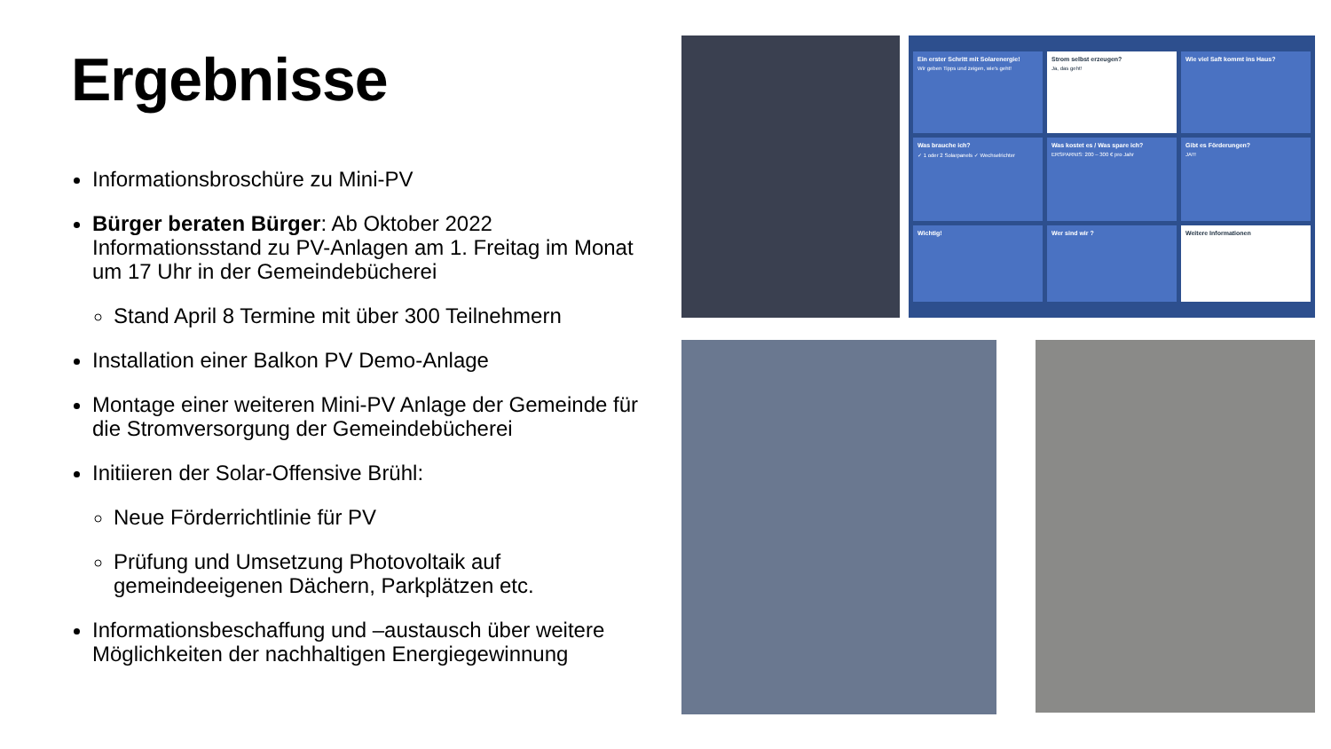Ergebnisse
Informationsbroschüre zu Mini-PV
Bürger beraten Bürger: Ab Oktober 2022 Informationsstand zu PV-Anlagen am 1. Freitag im Monat um 17 Uhr in der Gemeindebücherei
Stand April 8 Termine mit über 300 Teilnehmern
Installation einer Balkon PV Demo-Anlage
Montage einer weiteren Mini-PV Anlage der Gemeinde für die Stromversorgung der Gemeindebücherei
Initiieren der Solar-Offensive Brühl:
Neue Förderrichtlinie für PV
Prüfung und Umsetzung Photovoltaik auf gemeindeeigenen Dächern, Parkplätzen etc.
Informationsbeschaffung und –austausch über weitere Möglichkeiten der nachhaltigen Energiegewinnung
Ein erster Schritt mit Solarenergie!
Wir geben Tipps und zeigen, wie's geht!
Strom selbst erzeugen?
Ja, das geht!
Wie viel Saft kommt ins Haus?
Was brauche ich?
✓ 1 oder 2 Solarpanels ✓ Wechselrichter
Was kostet es / Was spare ich?
ERSPARNIS: 200 – 300 € pro Jahr
Gibt es Förderungen?
JA!!!
Wichtig!
Wer sind wir ?
Weitere Informationen